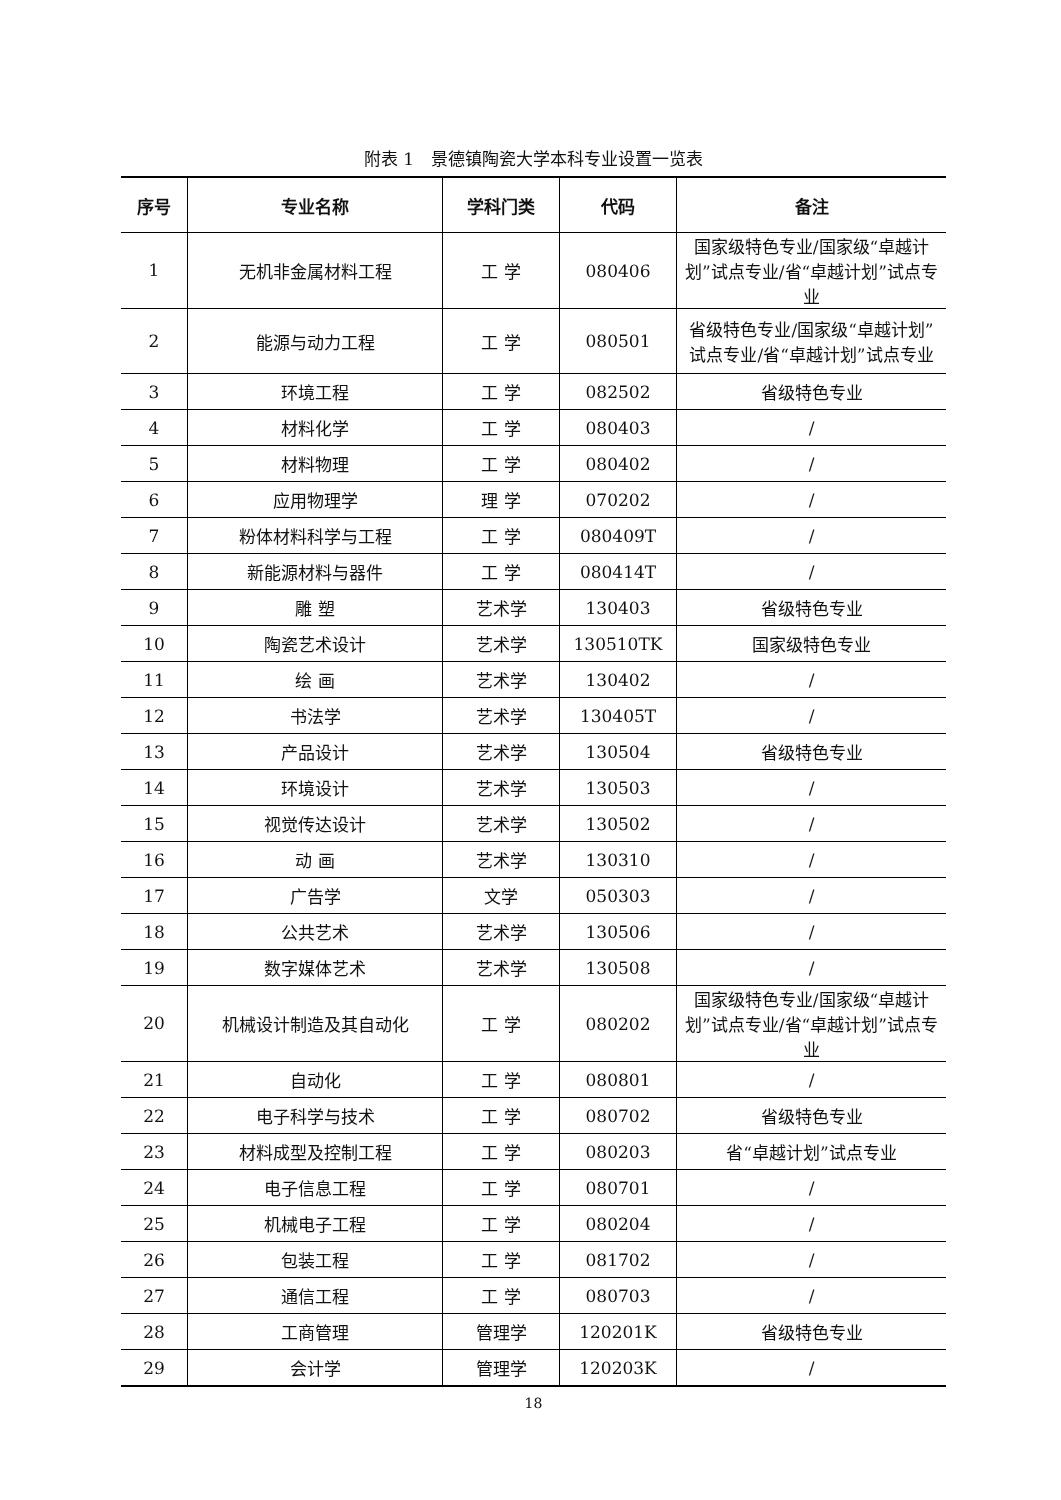附表 1　景德镇陶瓷大学本科专业设置一览表
| 序号 | 专业名称 | 学科门类 | 代码 | 备注 |
| --- | --- | --- | --- | --- |
| 1 | 无机非金属材料工程 | 工 学 | 080406 | 国家级特色专业/国家级“卓越计划”试点专业/省“卓越计划”试点专业 |
| 2 | 能源与动力工程 | 工 学 | 080501 | 省级特色专业/国家级“卓越计划”试点专业/省“卓越计划”试点专业 |
| 3 | 环境工程 | 工 学 | 082502 | 省级特色专业 |
| 4 | 材料化学 | 工 学 | 080403 | / |
| 5 | 材料物理 | 工 学 | 080402 | / |
| 6 | 应用物理学 | 理 学 | 070202 | / |
| 7 | 粉体材料科学与工程 | 工 学 | 080409T | / |
| 8 | 新能源材料与器件 | 工 学 | 080414T | / |
| 9 | 雕 塑 | 艺术学 | 130403 | 省级特色专业 |
| 10 | 陶瓷艺术设计 | 艺术学 | 130510TK | 国家级特色专业 |
| 11 | 绘 画 | 艺术学 | 130402 | / |
| 12 | 书法学 | 艺术学 | 130405T | / |
| 13 | 产品设计 | 艺术学 | 130504 | 省级特色专业 |
| 14 | 环境设计 | 艺术学 | 130503 | / |
| 15 | 视觉传达设计 | 艺术学 | 130502 | / |
| 16 | 动 画 | 艺术学 | 130310 | / |
| 17 | 广告学 | 文学 | 050303 | / |
| 18 | 公共艺术 | 艺术学 | 130506 | / |
| 19 | 数字媒体艺术 | 艺术学 | 130508 | / |
| 20 | 机械设计制造及其自动化 | 工 学 | 080202 | 国家级特色专业/国家级“卓越计划”试点专业/省“卓越计划”试点专业 |
| 21 | 自动化 | 工 学 | 080801 | / |
| 22 | 电子科学与技术 | 工 学 | 080702 | 省级特色专业 |
| 23 | 材料成型及控制工程 | 工 学 | 080203 | 省“卓越计划”试点专业 |
| 24 | 电子信息工程 | 工 学 | 080701 | / |
| 25 | 机械电子工程 | 工 学 | 080204 | / |
| 26 | 包装工程 | 工 学 | 081702 | / |
| 27 | 通信工程 | 工 学 | 080703 | / |
| 28 | 工商管理 | 管理学 | 120201K | 省级特色专业 |
| 29 | 会计学 | 管理学 | 120203K | / |
18